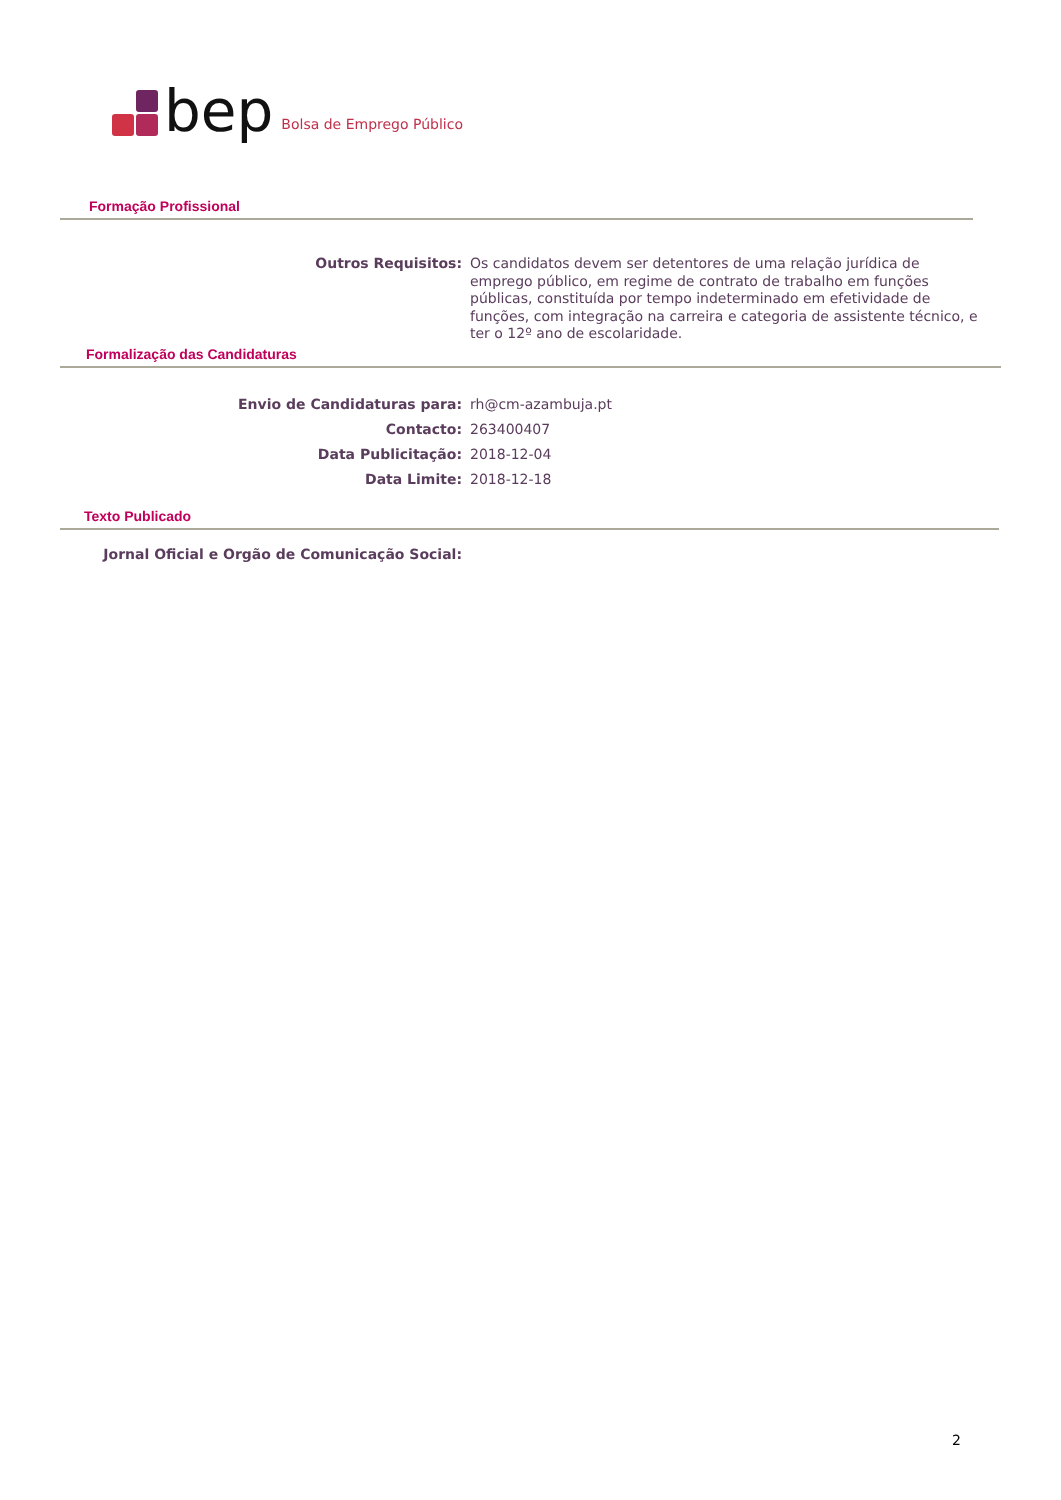bep
Bolsa de Emprego Público
Formação Profissional
Outros Requisitos: Os candidatos devem ser detentores de uma relação jurídica de emprego público, em regime de contrato de trabalho em funções públicas, constituída por tempo indeterminado em efetividade de funções, com integração na carreira e categoria de assistente técnico, e ter o 12º ano de escolaridade.
Formalização das Candidaturas
Envio de Candidaturas para: rh@cm-azambuja.pt
Contacto: 263400407
Data Publicitação: 2018-12-04
Data Limite: 2018-12-18
Texto Publicado
Jornal Oficial e Orgão de Comunicação Social:
2